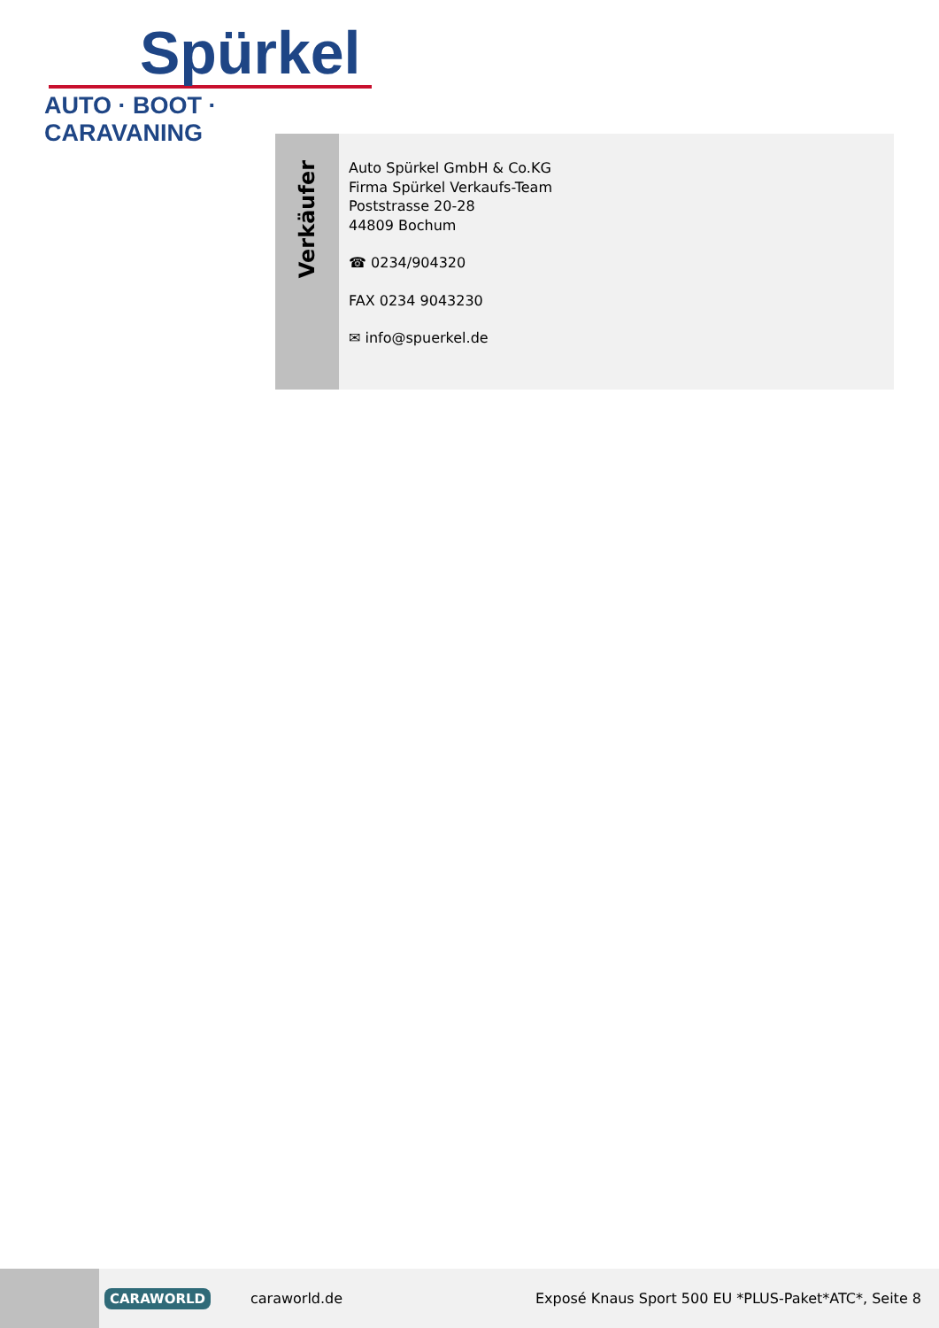Spürkel
AUTO · BOOT · CARAVANING
Verkäufer
Auto Spürkel GmbH & Co.KG
Firma Spürkel Verkaufs-Team
Poststrasse 20-28
44809 Bochum
☎ 0234/904320
FAX 0234 9043230
✉ info@spuerkel.de
CARAWORLD caraworld.de Exposé Knaus Sport 500 EU *PLUS-Paket*ATC*, Seite 8